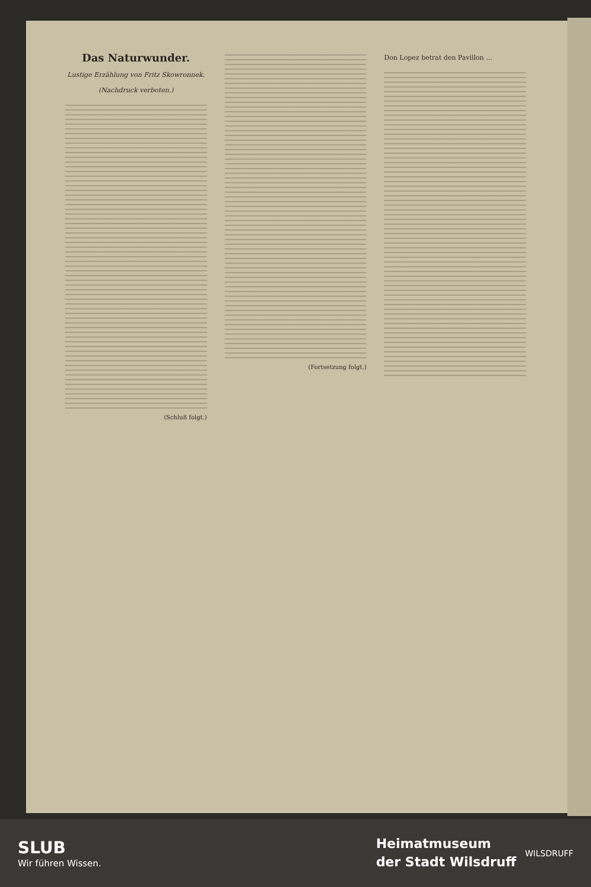Das Naturwunder.
Lustige Erzählung von Fritz Skowronnek.
(Nachdruck verboten.)
(Schluß folgt.)
(Fortsetzung folgt.)
Don Lopez betrat den Pavillon ...
SLUB
Wir führen Wissen.
Heimatmuseum
der Stadt Wilsdruff
WILSDRUFF